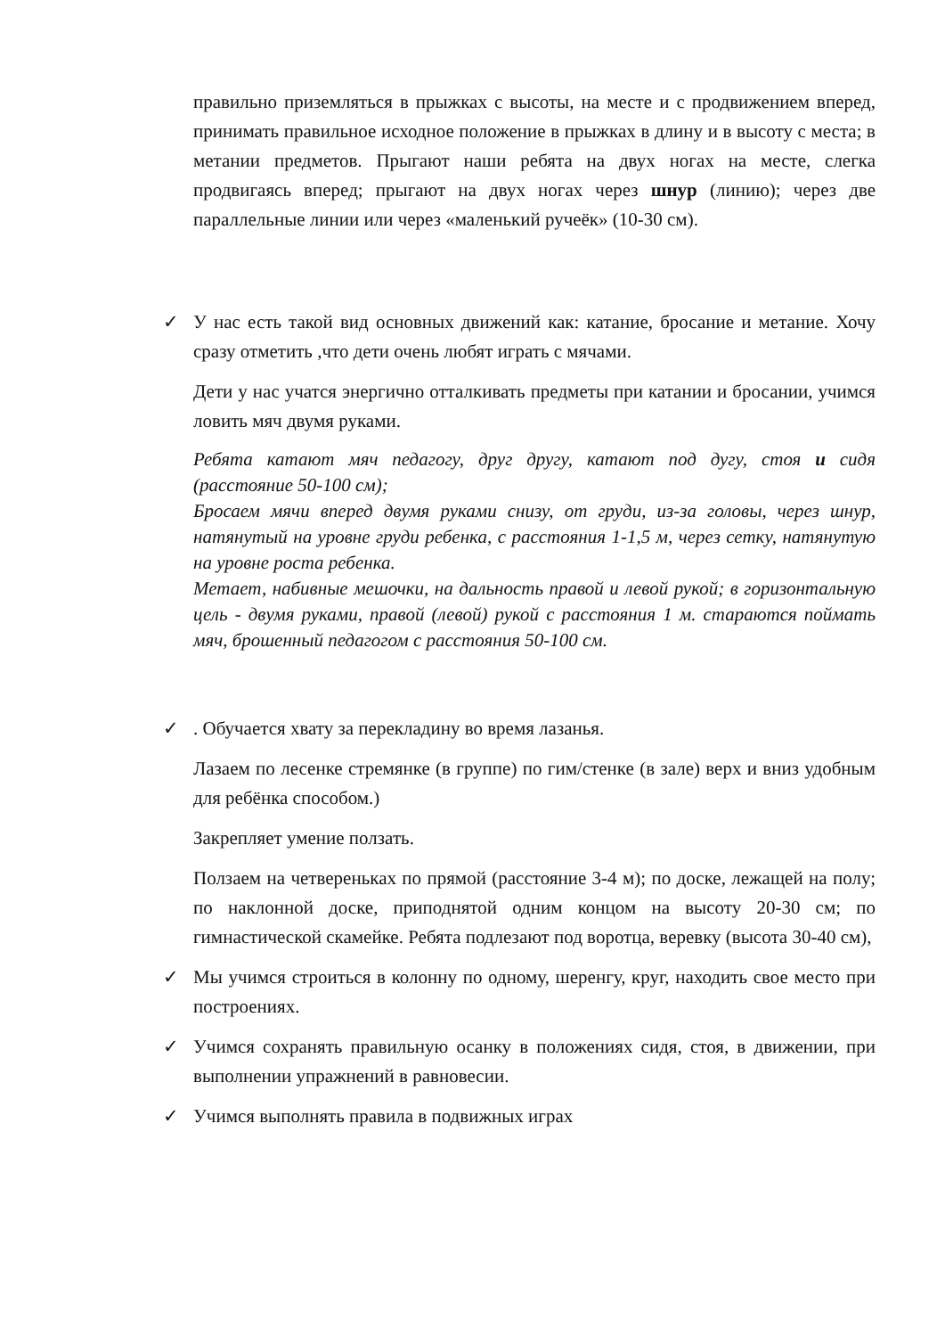правильно приземляться в прыжках с высоты, на месте и с продвижением вперед, принимать правильное исходное положение в прыжках в длину и в высоту с места; в метании предметов. Прыгают наши ребята на двух ногах на месте, слегка продвигаясь вперед; прыгают на двух ногах через шнур (линию); через две параллельные линии или через «маленький ручеёк» (10-30 см).
✓ У нас есть такой вид основных движений как: катание, бросание и метание. Хочу сразу отметить ,что дети очень любят играть с мячами.
Дети у нас учатся энергично отталкивать предметы при катании и бросании, учимся ловить мяч двумя руками.
Ребята катают мяч педагогу, друг другу, катают под дугу, стоя и сидя (расстояние 50-100 см);
Бросаем мячи вперед двумя руками снизу, от груди, из-за головы, через шнур, натянутый на уровне груди ребенка, с расстояния 1-1,5 м, через сетку, натянутую на уровне роста ребенка.
Метает, набивные мешочки, на дальность правой и левой рукой; в горизонтальную цель - двумя руками, правой (левой) рукой с расстояния 1 м. стараются поймать мяч, брошенный педагогом с расстояния 50-100 см.
✓. Обучается хвату за перекладину во время лазанья.
Лазаем по лесенке стремянке (в группе) по гим/стенке (в зале) верх и вниз удобным для ребёнка способом.)
Закрепляет умение ползать.
Ползаем на четвереньках по прямой (расстояние 3-4 м); по доске, лежащей на полу; по наклонной доске, приподнятой одним концом на высоту 20-30 см; по гимнастической скамейке. Ребята подлезают под воротца, веревку (высота 30-40 см),
✓ Мы учимся строиться в колонну по одному, шеренгу, круг, находить свое место при построениях.
✓ Учимся сохранять правильную осанку в положениях сидя, стоя, в движении, при выполнении упражнений в равновесии.
✓ Учимся выполнять правила в подвижных играх